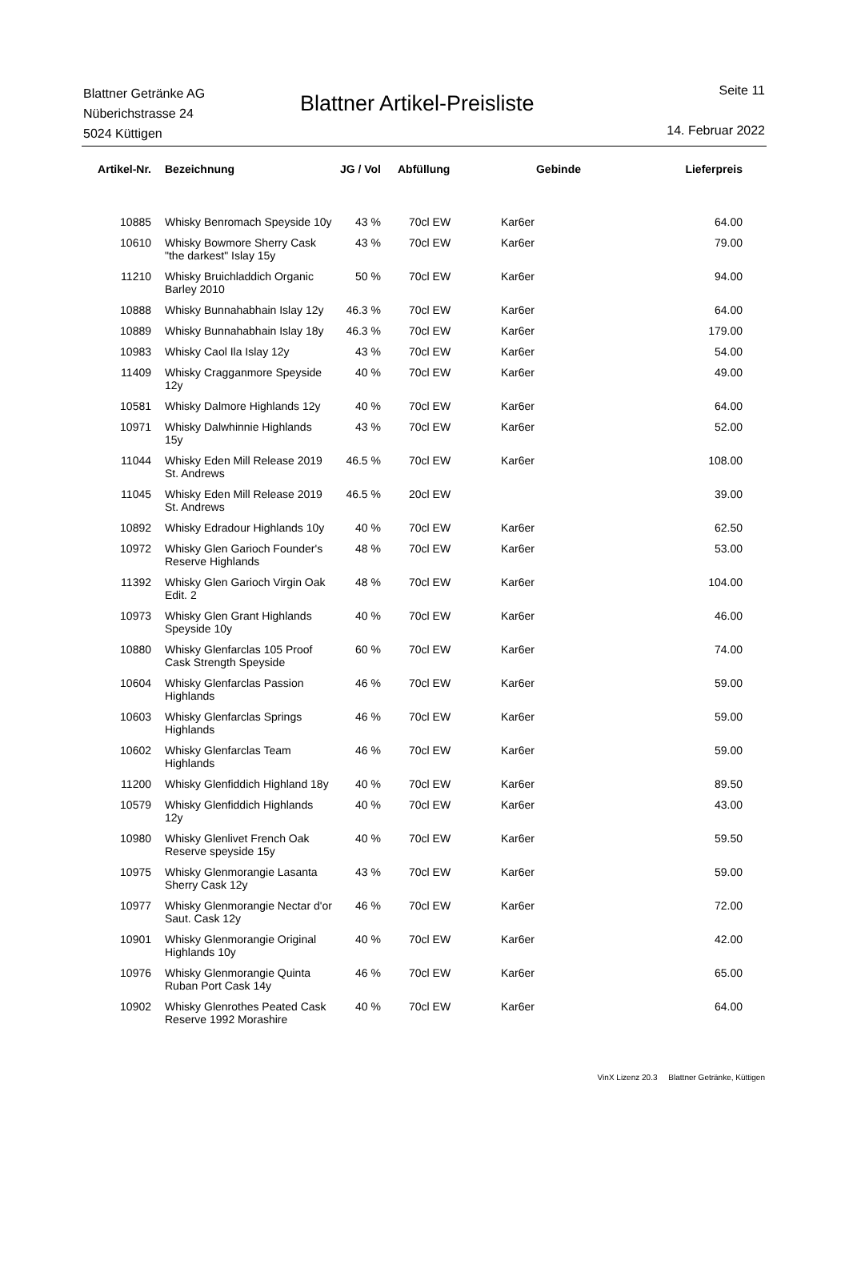Blattner Getränke AG
Nüberichstrasse 24
5024 Küttigen
Blattner Artikel-Preisliste
Seite 11
14. Februar 2022
| Artikel-Nr. | Bezeichnung | JG / Vol | Abfüllung | Gebinde | Lieferpreis |
| --- | --- | --- | --- | --- | --- |
| 10885 | Whisky Benromach Speyside 10y | 43 % | 70cl EW | Kar6er | 64.00 |
| 10610 | Whisky Bowmore Sherry Cask "the darkest" Islay 15y | 43 % | 70cl EW | Kar6er | 79.00 |
| 11210 | Whisky Bruichladdich Organic Barley 2010 | 50 % | 70cl EW | Kar6er | 94.00 |
| 10888 | Whisky Bunnahabhain Islay 12y | 46.3 % | 70cl EW | Kar6er | 64.00 |
| 10889 | Whisky Bunnahabhain Islay 18y | 46.3 % | 70cl EW | Kar6er | 179.00 |
| 10983 | Whisky Caol Ila Islay 12y | 43 % | 70cl EW | Kar6er | 54.00 |
| 11409 | Whisky Cragganmore Speyside 12y | 40 % | 70cl EW | Kar6er | 49.00 |
| 10581 | Whisky Dalmore Highlands 12y | 40 % | 70cl EW | Kar6er | 64.00 |
| 10971 | Whisky Dalwhinnie Highlands 15y | 43 % | 70cl EW | Kar6er | 52.00 |
| 11044 | Whisky Eden Mill Release 2019 St. Andrews | 46.5 % | 70cl EW | Kar6er | 108.00 |
| 11045 | Whisky Eden Mill Release 2019 St. Andrews | 46.5 % | 20cl EW | | 39.00 |
| 10892 | Whisky Edradour Highlands 10y | 40 % | 70cl EW | Kar6er | 62.50 |
| 10972 | Whisky Glen Garioch Founder's Reserve Highlands | 48 % | 70cl EW | Kar6er | 53.00 |
| 11392 | Whisky Glen Garioch Virgin Oak Edit. 2 | 48 % | 70cl EW | Kar6er | 104.00 |
| 10973 | Whisky Glen Grant Highlands Speyside 10y | 40 % | 70cl EW | Kar6er | 46.00 |
| 10880 | Whisky Glenfarclas 105 Proof Cask Strength Speyside | 60 % | 70cl EW | Kar6er | 74.00 |
| 10604 | Whisky Glenfarclas Passion Highlands | 46 % | 70cl EW | Kar6er | 59.00 |
| 10603 | Whisky Glenfarclas Springs Highlands | 46 % | 70cl EW | Kar6er | 59.00 |
| 10602 | Whisky Glenfarclas Team Highlands | 46 % | 70cl EW | Kar6er | 59.00 |
| 11200 | Whisky Glenfiddich Highland 18y | 40 % | 70cl EW | Kar6er | 89.50 |
| 10579 | Whisky Glenfiddich Highlands 12y | 40 % | 70cl EW | Kar6er | 43.00 |
| 10980 | Whisky Glenlivet French Oak Reserve speyside 15y | 40 % | 70cl EW | Kar6er | 59.50 |
| 10975 | Whisky Glenmorangie Lasanta Sherry Cask 12y | 43 % | 70cl EW | Kar6er | 59.00 |
| 10977 | Whisky Glenmorangie Nectar d'or Saut. Cask 12y | 46 % | 70cl EW | Kar6er | 72.00 |
| 10901 | Whisky Glenmorangie Original Highlands 10y | 40 % | 70cl EW | Kar6er | 42.00 |
| 10976 | Whisky Glenmorangie Quinta Ruban Port Cask 14y | 46 % | 70cl EW | Kar6er | 65.00 |
| 10902 | Whisky Glenrothes Peated Cask Reserve 1992 Morashire | 40 % | 70cl EW | Kar6er | 64.00 |
VinX Lizenz 20.3 Blattner Getränke, Küttigen